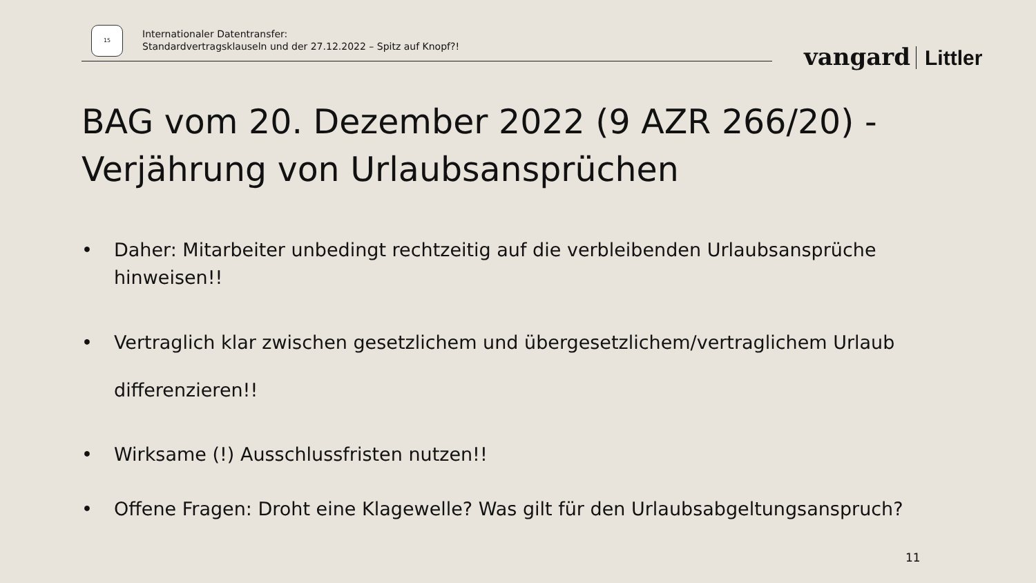15
Internationaler Datentransfer:
Standardvertragsklauseln und der 27.12.2022 – Spitz auf Knopf?!
vangard Littler
BAG vom 20. Dezember 2022 (9 AZR 266/20) -
Verjährung von Urlaubsansprüchen
• Daher: Mitarbeiter unbedingt rechtzeitig auf die verbleibenden Urlaubsansprüche hinweisen!!
• Vertraglich klar zwischen gesetzlichem und übergesetzlichem/vertraglichem Urlaub differenzieren!!
• Wirksame (!) Ausschlussfristen nutzen!!
• Offene Fragen: Droht eine Klagewelle? Was gilt für den Urlaubsabgeltungsanspruch?
11